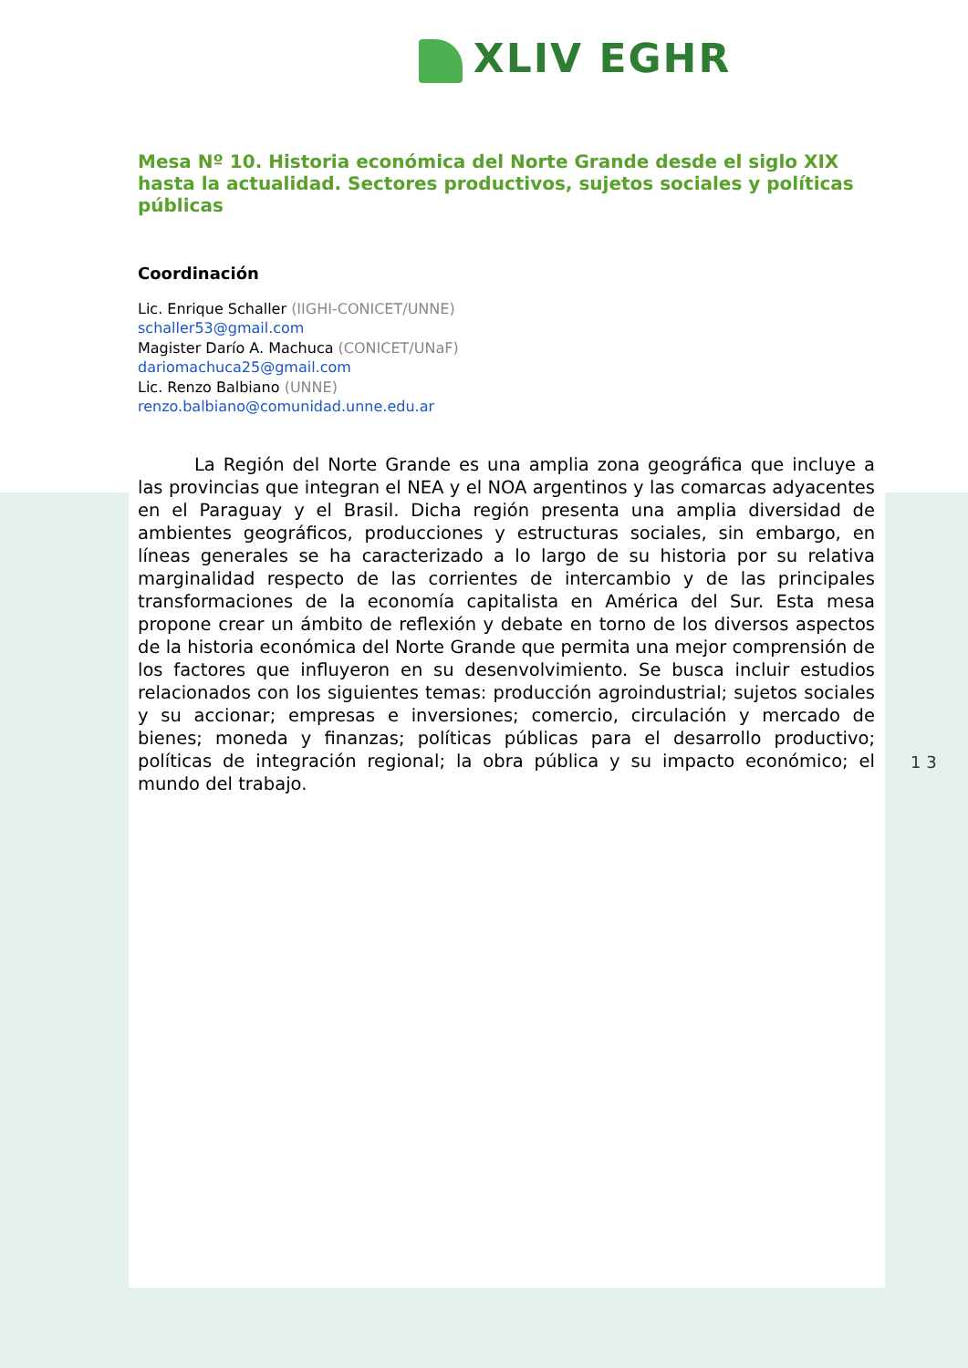XLIV EGHR
Mesa Nº 10. Historia económica del Norte Grande desde el siglo XIX hasta la actualidad. Sectores productivos, sujetos sociales y políticas públicas
Coordinación
Lic. Enrique Schaller (IIGHI-CONICET/UNNE)
schaller53@gmail.com
Magister Darío A. Machuca (CONICET/UNaF)
dariomachuca25@gmail.com
Lic. Renzo Balbiano (UNNE)
renzo.balbiano@comunidad.unne.edu.ar
La Región del Norte Grande es una amplia zona geográfica que incluye a las provincias que integran el NEA y el NOA argentinos y las comarcas adyacentes en el Paraguay y el Brasil. Dicha región presenta una amplia diversidad de ambientes geográficos, producciones y estructuras sociales, sin embargo, en líneas generales se ha caracterizado a lo largo de su historia por su relativa marginalidad respecto de las corrientes de intercambio y de las principales transformaciones de la economía capitalista en América del Sur. Esta mesa propone crear un ámbito de reflexión y debate en torno de los diversos aspectos de la historia económica del Norte Grande que permita una mejor comprensión de los factores que influyeron en su desenvolvimiento. Se busca incluir estudios relacionados con los siguientes temas: producción agroindustrial; sujetos sociales y su accionar; empresas e inversiones; comercio, circulación y mercado de bienes; moneda y finanzas; políticas públicas para el desarrollo productivo; políticas de integración regional; la obra pública y su impacto económico; el mundo del trabajo.
1 3